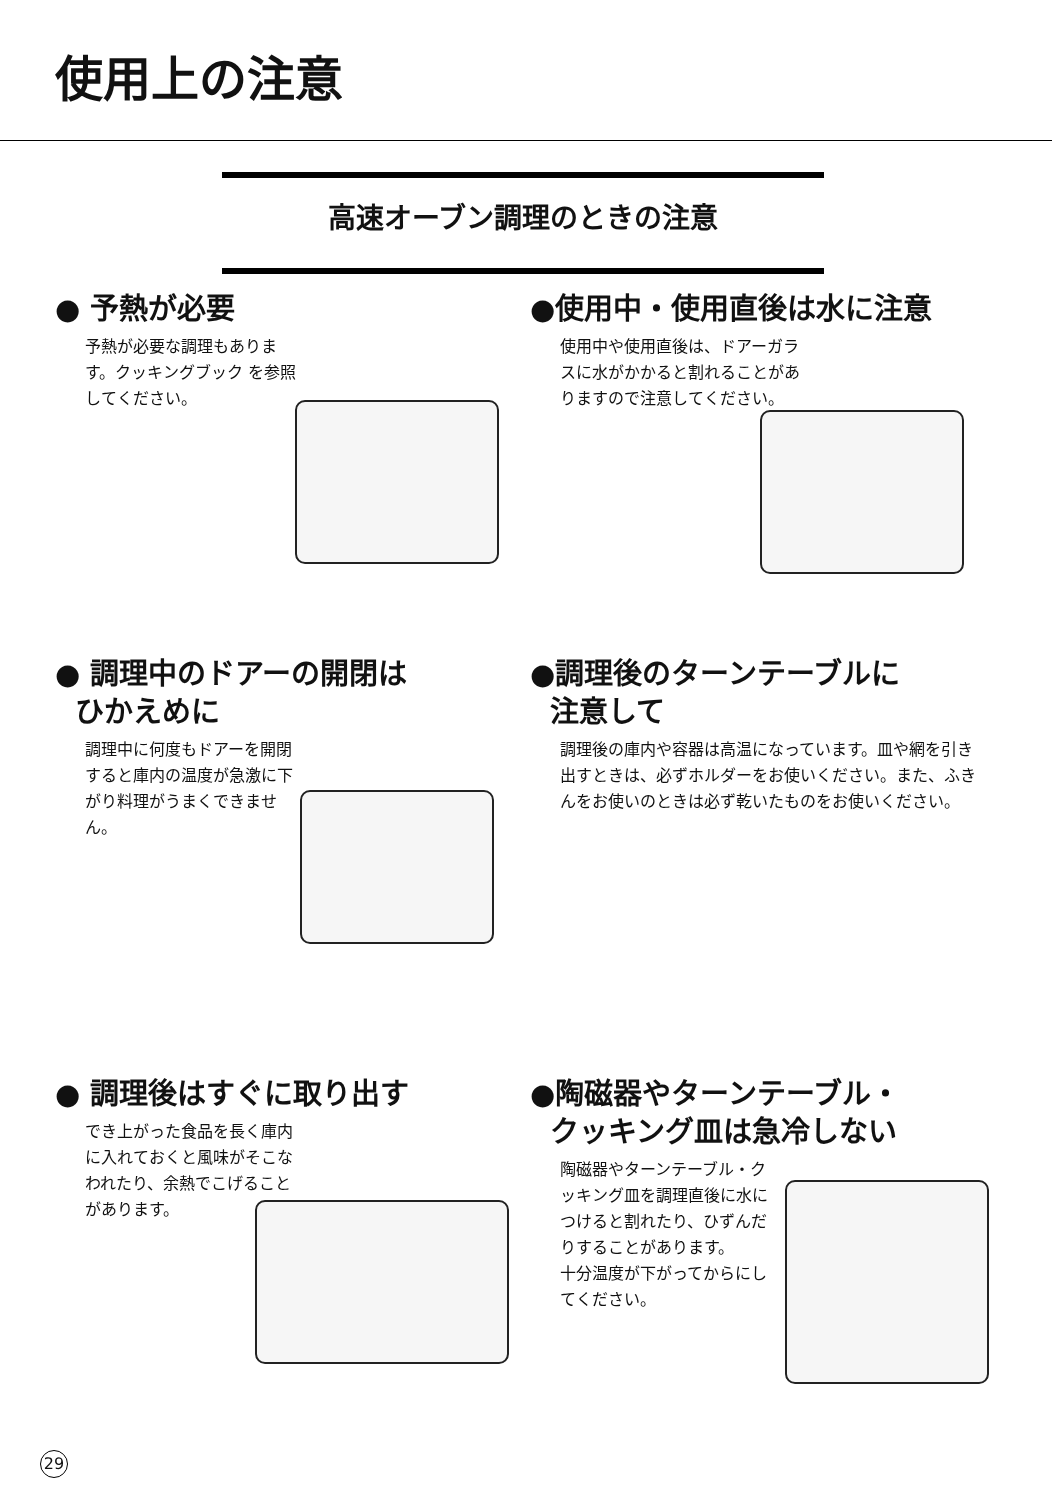使用上の注意
高速オーブン調理のときの注意
● 予熱が必要
予熱が必要な調理もあります。クッキングブック を参照してください。
●使用中・使用直後は水に注意
使用中や使用直後は、ドアーガラスに水がかかると割れることがありますので注意してください。
● 調理中のドアーの開閉は
ひかえめに
調理中に何度もドアーを開閉すると庫内の温度が急激に下がり料理がうまくできません。
●調理後のターンテーブルに
注意して
調理後の庫内や容器は高温になっています。皿や網を引き出すときは、必ずホルダーをお使いください。また、ふきんをお使いのときは必ず乾いたものをお使いください。
● 調理後はすぐに取り出す
でき上がった食品を長く庫内に入れておくと風味がそこなわれたり、余熱でこげることがあります。
●陶磁器やターンテーブル・
クッキング皿は急冷しない
陶磁器やターンテーブル・クッキング皿を調理直後に水につけると割れたり、ひずんだりすることがあります。
十分温度が下がってからにしてください。
29